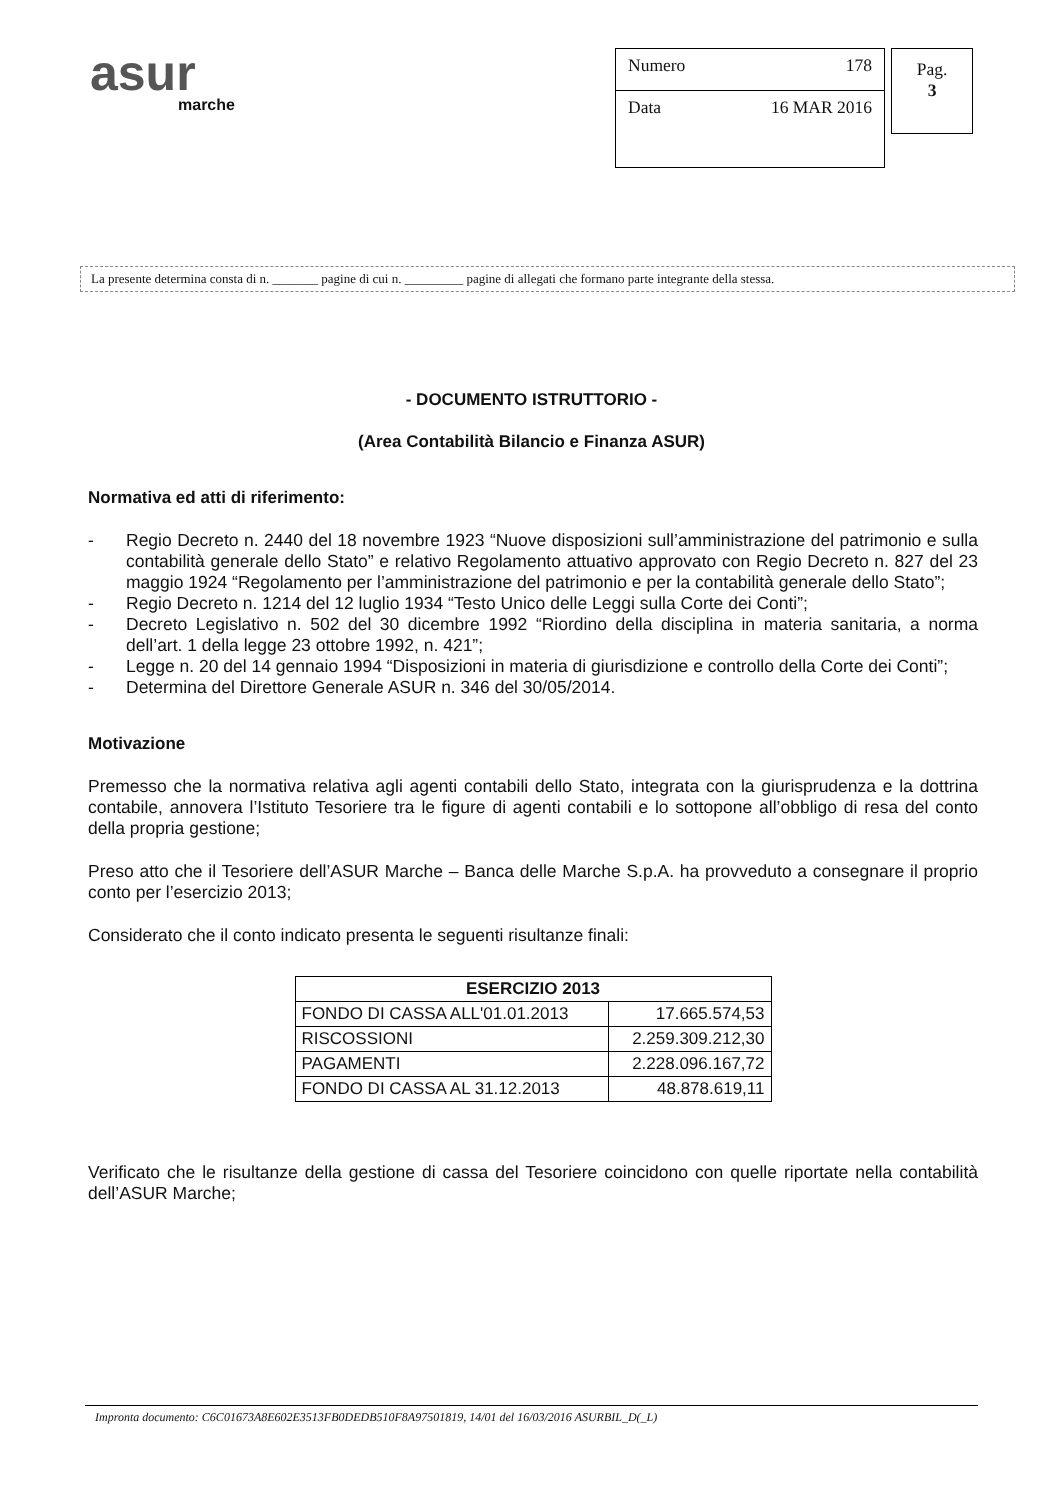asur
marche
Numero 178
Data 16 MAR 2016
Pag.
3
La presente determina consta di n. _______ pagine di cui n. _________ pagine di allegati che formano parte integrante della stessa.
- DOCUMENTO ISTRUTTORIO -
(Area Contabilità Bilancio e Finanza ASUR)
Normativa ed atti di riferimento:
- Regio Decreto n. 2440 del 18 novembre 1923 “Nuove disposizioni sull’amministrazione del patrimonio e sulla contabilità generale dello Stato” e relativo Regolamento attuativo approvato con Regio Decreto n. 827 del 23 maggio 1924 “Regolamento per l’amministrazione del patrimonio e per la contabilità generale dello Stato”;
- Regio Decreto n. 1214 del 12 luglio 1934 “Testo Unico delle Leggi sulla Corte dei Conti”;
- Decreto Legislativo n. 502 del 30 dicembre 1992 “Riordino della disciplina in materia sanitaria, a norma dell’art. 1 della legge 23 ottobre 1992, n. 421”;
- Legge n. 20 del 14 gennaio 1994 “Disposizioni in materia di giurisdizione e controllo della Corte dei Conti”;
- Determina del Direttore Generale ASUR n. 346 del 30/05/2014.
Motivazione
Premesso che la normativa relativa agli agenti contabili dello Stato, integrata con la giurisprudenza e la dottrina contabile, annovera l’Istituto Tesoriere tra le figure di agenti contabili e lo sottopone all’obbligo di resa del conto della propria gestione;
Preso atto che il Tesoriere dell’ASUR Marche – Banca delle Marche S.p.A. ha provveduto a consegnare il proprio conto per l’esercizio 2013;
Considerato che il conto indicato presenta le seguenti risultanze finali:
| ESERCIZIO 2013 | |
| --- | --- |
| FONDO DI CASSA ALL'01.01.2013 | 17.665.574,53 |
| RISCOSSIONI | 2.259.309.212,30 |
| PAGAMENTI | 2.228.096.167,72 |
| FONDO DI CASSA AL 31.12.2013 | 48.878.619,11 |
Verificato che le risultanze della gestione di cassa del Tesoriere coincidono con quelle riportate nella contabilità dell’ASUR Marche;
Impronta documento: C6C01673A8E602E3513FB0DEDB510F8A97501819, 14/01 del 16/03/2016 ASURBIL_D(_L)